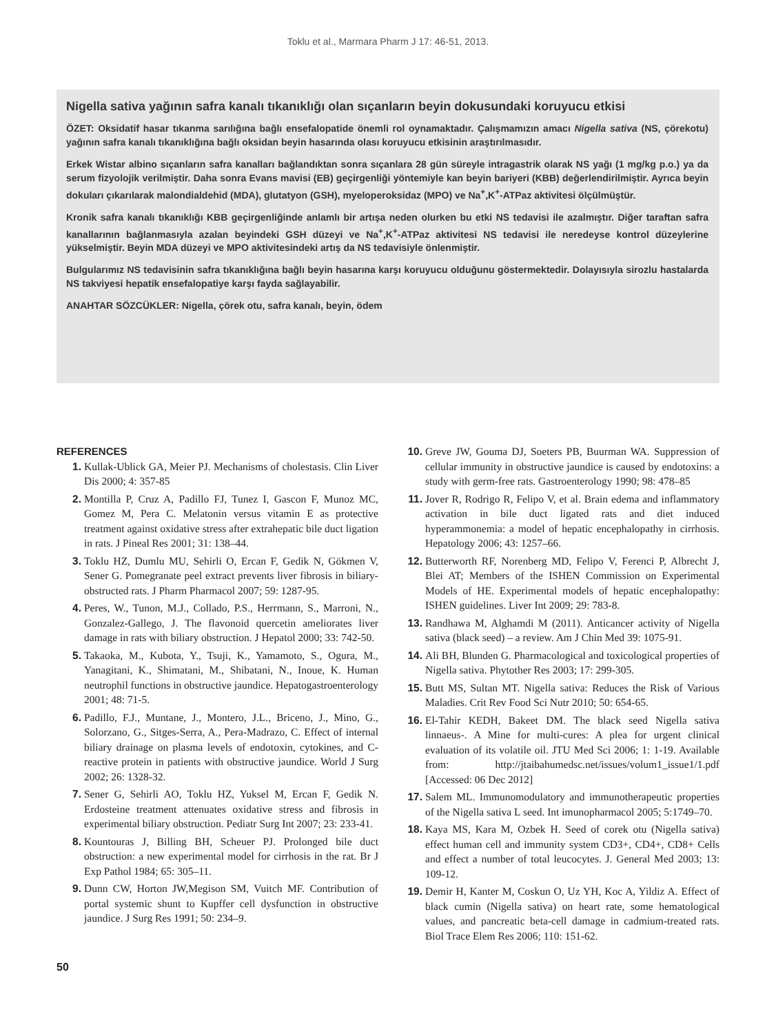Toklu et al., Marmara Pharm J 17: 46-51, 2013.
Nigella sativa yağının safra kanalı tıkanıklığı olan sıçanların beyin dokusundaki koruyucu etkisi
ÖZET: Oksidatif hasar tıkanma sarılığına bağlı ensefalopatide önemli rol oynamaktadır. Çalışmamızın amacı Nigella sativa (NS, çörekotu) yağının safra kanalı tıkanıklığına bağlı oksidan beyin hasarında olası koruyucu etkisinin araştırılmasıdır.
Erkek Wistar albino sıçanların safra kanalları bağlandıktan sonra sıçanlara 28 gün süreyle intragastrik olarak NS yağı (1 mg/kg p.o.) ya da serum fizyolojik verilmiştir. Daha sonra Evans mavisi (EB) geçirgenliği yöntemiyle kan beyin bariyeri (KBB) değerlendirilmiştir. Ayrıca beyin dokuları çıkarılarak malondialdehid (MDA), glutatyon (GSH), myeloperoksidaz (MPO) ve Na<sup>+</sup>,K<sup>+</sup>-ATPaz aktivitesi ölçülmüştür.
Kronik safra kanalı tıkanıklığı KBB geçirgenliğinde anlamlı bir artışa neden olurken bu etki NS tedavisi ile azalmıştır. Diğer taraftan safra kanallarının bağlanmasıyla azalan beyindeki GSH düzeyi ve Na<sup>+</sup>,K<sup>+</sup>-ATPaz aktivitesi NS tedavisi ile neredeyse kontrol düzeylerine yükselmiştir. Beyin MDA düzeyi ve MPO aktivitesindeki artış da NS tedavisiyle önlenmiştir.
Bulgularımız NS tedavisinin safra tıkanıklığına bağlı beyin hasarına karşı koruyucu olduğunu göstermektedir. Dolayısıyla sirozlu hastalarda NS takviyesi hepatik ensefalopatiye karşı fayda sağlayabilir.
ANAHTAR SÖZCÜKLER: Nigella, çörek otu, safra kanalı, beyin, ödem
REFERENCES
1. Kullak-Ublick GA, Meier PJ. Mechanisms of cholestasis. Clin Liver Dis 2000; 4: 357-85
2. Montilla P, Cruz A, Padillo FJ, Tunez I, Gascon F, Munoz MC, Gomez M, Pera C. Melatonin versus vitamin E as protective treatment against oxidative stress after extrahepatic bile duct ligation in rats. J Pineal Res 2001; 31: 138–44.
3. Toklu HZ, Dumlu MU, Sehirli O, Ercan F, Gedik N, Gökmen V, Sener G. Pomegranate peel extract prevents liver fibrosis in biliary-obstructed rats. J Pharm Pharmacol 2007; 59: 1287-95.
4. Peres, W., Tunon, M.J., Collado, P.S., Herrmann, S., Marroni, N., Gonzalez-Gallego, J. The flavonoid quercetin ameliorates liver damage in rats with biliary obstruction. J Hepatol 2000; 33: 742-50.
5. Takaoka, M., Kubota, Y., Tsuji, K., Yamamoto, S., Ogura, M., Yanagitani, K., Shimatani, M., Shibatani, N., Inoue, K. Human neutrophil functions in obstructive jaundice. Hepatogastroenterology 2001; 48: 71-5.
6. Padillo, F.J., Muntane, J., Montero, J.L., Briceno, J., Mino, G., Solorzano, G., Sitges-Serra, A., Pera-Madrazo, C. Effect of internal biliary drainage on plasma levels of endotoxin, cytokines, and C-reactive protein in patients with obstructive jaundice. World J Surg 2002; 26: 1328-32.
7. Sener G, Sehirli AO, Toklu HZ, Yuksel M, Ercan F, Gedik N. Erdosteine treatment attenuates oxidative stress and fibrosis in experimental biliary obstruction. Pediatr Surg Int 2007; 23: 233-41.
8. Kountouras J, Billing BH, Scheuer PJ. Prolonged bile duct obstruction: a new experimental model for cirrhosis in the rat. Br J Exp Pathol 1984; 65: 305–11.
9. Dunn CW, Horton JW,Megison SM, Vuitch MF. Contribution of portal systemic shunt to Kupffer cell dysfunction in obstructive jaundice. J Surg Res 1991; 50: 234–9.
10. Greve JW, Gouma DJ, Soeters PB, Buurman WA. Suppression of cellular immunity in obstructive jaundice is caused by endotoxins: a study with germ-free rats. Gastroenterology 1990; 98: 478–85
11. Jover R, Rodrigo R, Felipo V, et al. Brain edema and inflammatory activation in bile duct ligated rats and diet induced hyperammonemia: a model of hepatic encephalopathy in cirrhosis. Hepatology 2006; 43: 1257–66.
12. Butterworth RF, Norenberg MD, Felipo V, Ferenci P, Albrecht J, Blei AT; Members of the ISHEN Commission on Experimental Models of HE. Experimental models of hepatic encephalopathy: ISHEN guidelines. Liver Int 2009; 29: 783-8.
13. Randhawa M, Alghamdi M (2011). Anticancer activity of Nigella sativa (black seed) – a review. Am J Chin Med 39: 1075-91.
14. Ali BH, Blunden G. Pharmacological and toxicological properties of Nigella sativa. Phytother Res 2003; 17: 299-305.
15. Butt MS, Sultan MT. Nigella sativa: Reduces the Risk of Various Maladies. Crit Rev Food Sci Nutr 2010; 50: 654-65.
16. El-Tahir KEDH, Bakeet DM. The black seed Nigella sativa linnaeus-. A Mine for multi-cures: A plea for urgent clinical evaluation of its volatile oil. JTU Med Sci 2006; 1: 1-19. Available from: http://jtaibahumedsc.net/issues/volum1_issue1/1.pdf [Accessed: 06 Dec 2012]
17. Salem ML. Immunomodulatory and immunotherapeutic properties of the Nigella sativa L seed. Int imunopharmacol 2005; 5:1749–70.
18. Kaya MS, Kara M, Ozbek H. Seed of corek otu (Nigella sativa) effect human cell and immunity system CD3+, CD4+, CD8+ Cells and effect a number of total leucocytes. J. General Med 2003; 13: 109-12.
19. Demir H, Kanter M, Coskun O, Uz YH, Koc A, Yildiz A. Effect of black cumin (Nigella sativa) on heart rate, some hematological values, and pancreatic beta-cell damage in cadmium-treated rats. Biol Trace Elem Res 2006; 110: 151-62.
50